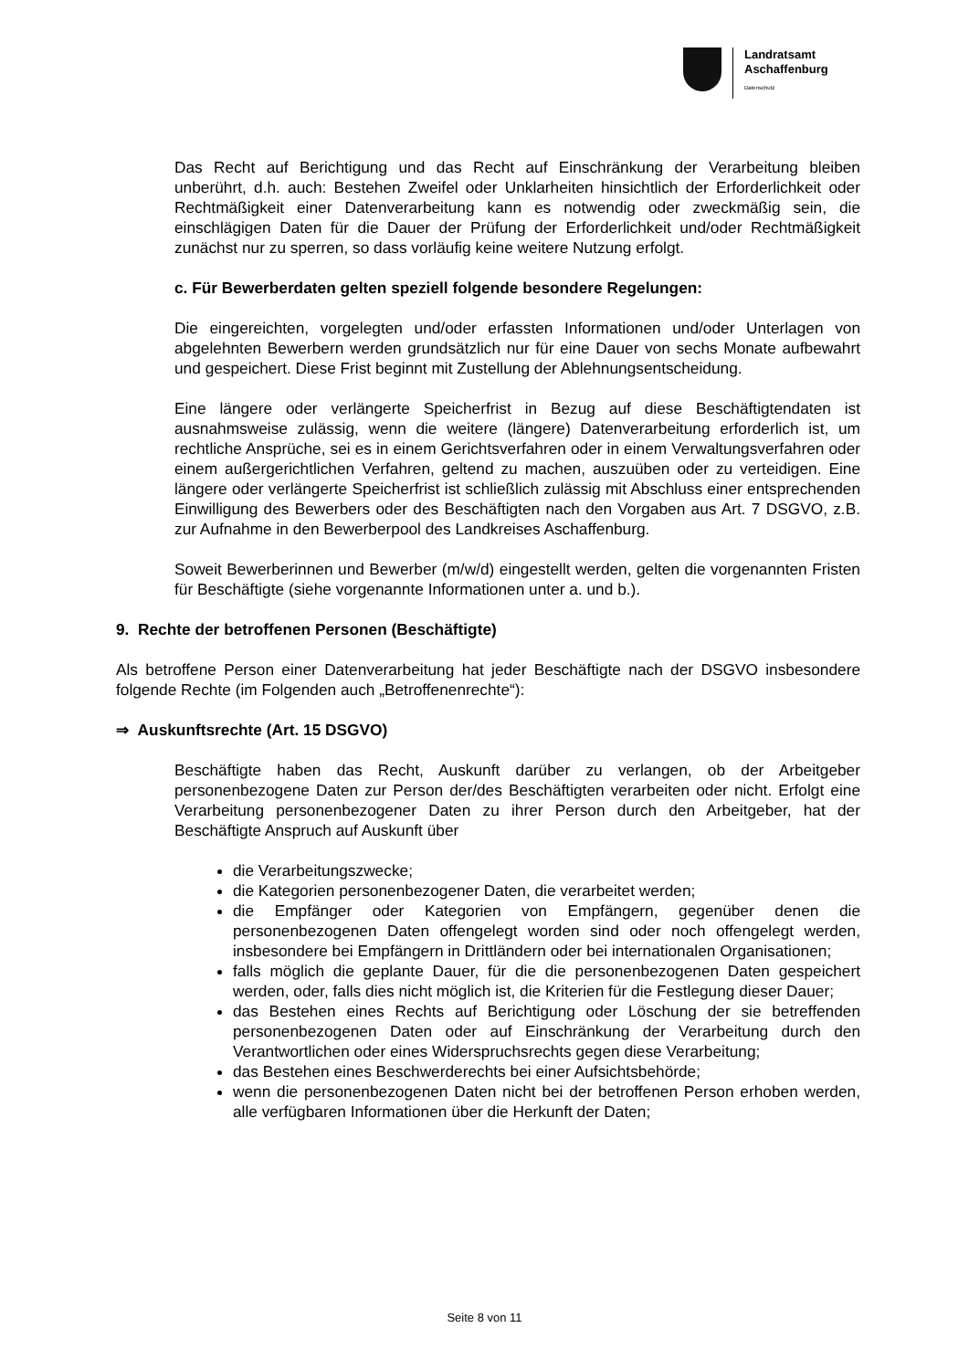Landratsamt
Aschaffenburg
Datenschutz
Das Recht auf Berichtigung und das Recht auf Einschränkung der Verarbeitung bleiben unberührt, d.h. auch: Bestehen Zweifel oder Unklarheiten hinsichtlich der Erforderlichkeit oder Rechtmäßigkeit einer Datenverarbeitung kann es notwendig oder zweckmäßig sein, die einschlägigen Daten für die Dauer der Prüfung der Erforderlichkeit und/oder Rechtmäßigkeit zunächst nur zu sperren, so dass vorläufig keine weitere Nutzung erfolgt.
c. Für Bewerberdaten gelten speziell folgende besondere Regelungen:
Die eingereichten, vorgelegten und/oder erfassten Informationen und/oder Unterlagen von abgelehnten Bewerbern werden grundsätzlich nur für eine Dauer von sechs Monate aufbewahrt und gespeichert. Diese Frist beginnt mit Zustellung der Ablehnungsentscheidung.
Eine längere oder verlängerte Speicherfrist in Bezug auf diese Beschäftigtendaten ist ausnahmsweise zulässig, wenn die weitere (längere) Datenverarbeitung erforderlich ist, um rechtliche Ansprüche, sei es in einem Gerichtsverfahren oder in einem Verwaltungsverfahren oder einem außergerichtlichen Verfahren, geltend zu machen, auszuüben oder zu verteidigen. Eine längere oder verlängerte Speicherfrist ist schließlich zulässig mit Abschluss einer entsprechenden Einwilligung des Bewerbers oder des Beschäftigten nach den Vorgaben aus Art. 7 DSGVO, z.B. zur Aufnahme in den Bewerberpool des Landkreises Aschaffenburg.
Soweit Bewerberinnen und Bewerber (m/w/d) eingestellt werden, gelten die vorgenannten Fristen für Beschäftigte (siehe vorgenannte Informationen unter a. und b.).
9. Rechte der betroffenen Personen (Beschäftigte)
Als betroffene Person einer Datenverarbeitung hat jeder Beschäftigte nach der DSGVO insbesondere folgende Rechte (im Folgenden auch „Betroffenenrechte“):
⇒ Auskunftsrechte (Art. 15 DSGVO)
Beschäftigte haben das Recht, Auskunft darüber zu verlangen, ob der Arbeitgeber personenbezogene Daten zur Person der/des Beschäftigten verarbeiten oder nicht. Erfolgt eine Verarbeitung personenbezogener Daten zu ihrer Person durch den Arbeitgeber, hat der Beschäftigte Anspruch auf Auskunft über
die Verarbeitungszwecke;
die Kategorien personenbezogener Daten, die verarbeitet werden;
die Empfänger oder Kategorien von Empfängern, gegenüber denen die personenbezogenen Daten offengelegt worden sind oder noch offengelegt werden, insbesondere bei Empfängern in Drittländern oder bei internationalen Organisationen;
falls möglich die geplante Dauer, für die die personenbezogenen Daten gespeichert werden, oder, falls dies nicht möglich ist, die Kriterien für die Festlegung dieser Dauer;
das Bestehen eines Rechts auf Berichtigung oder Löschung der sie betreffenden personenbezogenen Daten oder auf Einschränkung der Verarbeitung durch den Verantwortlichen oder eines Widerspruchsrechts gegen diese Verarbeitung;
das Bestehen eines Beschwerderechts bei einer Aufsichtsbehörde;
wenn die personenbezogenen Daten nicht bei der betroffenen Person erhoben werden, alle verfügbaren Informationen über die Herkunft der Daten;
Seite 8 von 11